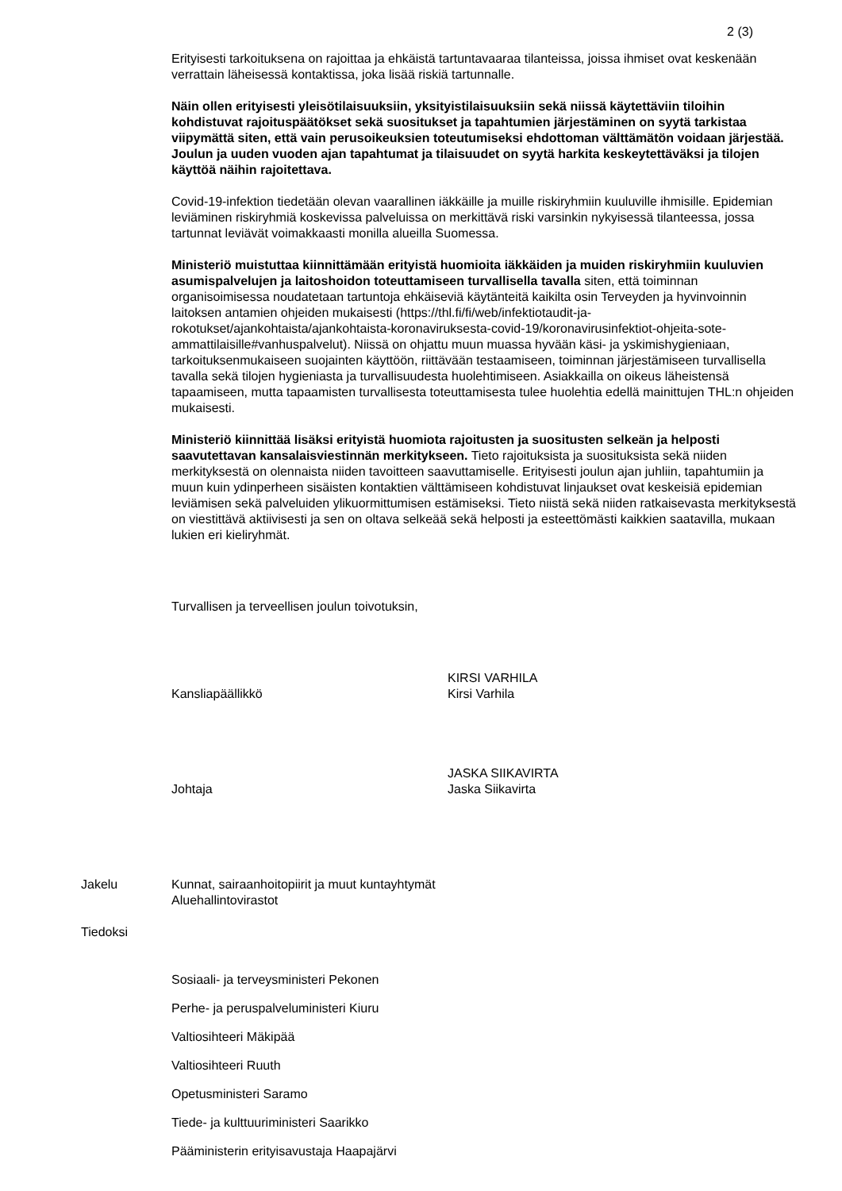2 (3)
Erityisesti tarkoituksena on rajoittaa ja ehkäistä tartuntavaaraa tilanteissa, joissa ihmiset ovat keskenään verrattain läheisessä kontaktissa, joka lisää riskiä tartunnalle.
Näin ollen erityisesti yleisötilaisuuksiin, yksityistilaisuuksiin sekä niissä käytettäviin tiloihin kohdistuvat rajoituspäätökset sekä suositukset ja tapahtumien järjestäminen on syytä tarkistaa viipymättä siten, että vain perusoikeuksien toteutumiseksi ehdottoman välttämätön voidaan järjestää. Joulun ja uuden vuoden ajan tapahtumat ja tilaisuudet on syytä harkita keskeytettäväksi ja tilojen käyttöä näihin rajoitettava.
Covid-19-infektion tiedetään olevan vaarallinen iäkkäille ja muille riskiryhmiin kuuluville ihmisille. Epidemian leviäminen riskiryhmiä koskevissa palveluissa on merkittävä riski varsinkin nykyisessä tilanteessa, jossa tartunnat leviävät voimakkaasti monilla alueilla Suomessa.
Ministeriö muistuttaa kiinnittämään erityistä huomioita iäkkäiden ja muiden riskiryhmiin kuuluvien asumispalvelujen ja laitoshoidon toteuttamiseen turvallisella tavalla siten, että toiminnan organisoimisessa noudatetaan tartuntoja ehkäiseviä käytänteitä kaikilta osin Terveyden ja hyvinvoinnin laitoksen antamien ohjeiden mukaisesti (https://thl.fi/fi/web/infektiotaudit-ja-rokotukset/ajankohtaista/ajankohtaista-koronaviruksesta-covid-19/koronavirusinfektiot-ohjeita-sote-ammattilaisille#vanhuspalvelut). Niissä on ohjattu muun muassa hyvään käsi- ja yskimishygieniaan, tarkoituksenmukaiseen suojainten käyttöön, riittävään testaamiseen, toiminnan järjestämiseen turvallisella tavalla sekä tilojen hygieniasta ja turvallisuudesta huolehtimiseen. Asiakkailla on oikeus läheistensä tapaamiseen, mutta tapaamisten turvallisesta toteuttamisesta tulee huolehtia edellä mainittujen THL:n ohjeiden mukaisesti.
Ministeriö kiinnittää lisäksi erityistä huomiota rajoitusten ja suositusten selkeän ja helposti saavutettavan kansalaisviestinnän merkitykseen. Tieto rajoituksista ja suosituksista sekä niiden merkityksestä on olennaista niiden tavoitteen saavuttamiselle. Erityisesti joulun ajan juhliin, tapahtumiin ja muun kuin ydinperheen sisäisten kontaktien välttämiseen kohdistuvat linjaukset ovat keskeisiä epidemian leviämisen sekä palveluiden ylikuormittumisen estämiseksi. Tieto niistä sekä niiden ratkaisevasta merkityksestä on viestittävä aktiivisesti ja sen on oltava selkeää sekä helposti ja esteettömästi kaikkien saatavilla, mukaan lukien eri kieliryhmät.
Turvallisen ja terveellisen joulun toivotuksin,
Kansliapäällikkö
KIRSI VARHILA
Kirsi Varhila
Johtaja
JASKA SIIKAVIRTA
Jaska Siikavirta
Jakelu Kunnat, sairaanhoitopiirit ja muut kuntayhtymät
Aluehallintovirastot
Tiedoksi
Sosiaali- ja terveysministeri Pekonen
Perhe- ja peruspalveluministeri Kiuru
Valtiosihteeri Mäkipää
Valtiosihteeri Ruuth
Opetusministeri Saramo
Tiede- ja kulttuuriministeri Saarikko
Pääministerin erityisavustaja Haapajärvi